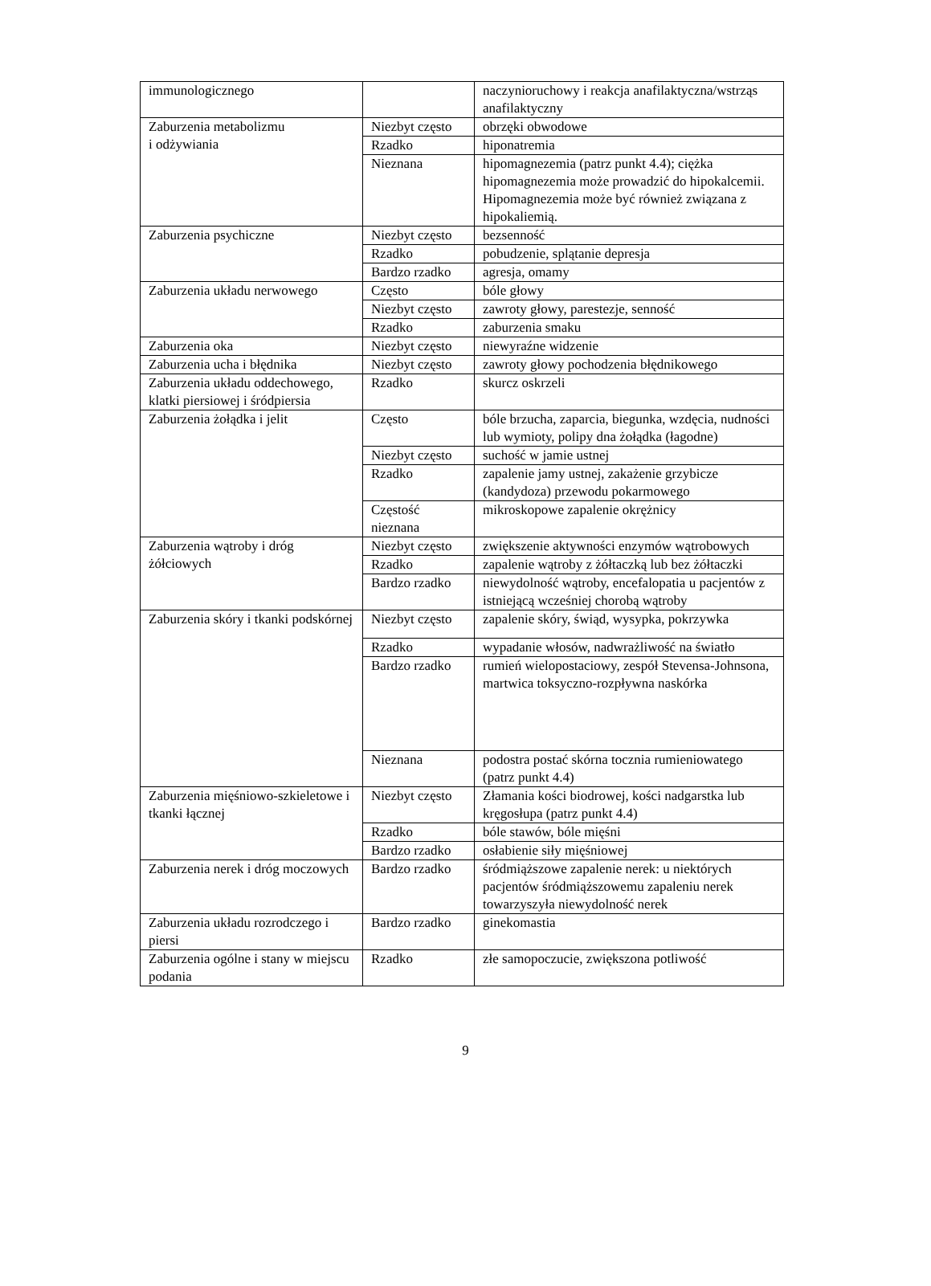| immunologicznego | | naczynioruchowy i reakcja anafilaktyczna/wstrząs anafilaktyczny |
| Zaburzenia metabolizmu i odżywiania | Niezbyt często | obrzęki obwodowe |
| | Rzadko | hiponatremia |
| | Nieznana | hipomagnezemia (patrz punkt 4.4); ciężka hipomagnezemia może prowadzić do hipokalcemii. Hipomagnezemia może być również związana z hipokaliemią. |
| Zaburzenia psychiczne | Niezbyt często | bezsenność |
| | Rzadko | pobudzenie, splątanie depresja |
| | Bardzo rzadko | agresja, omamy |
| Zaburzenia układu nerwowego | Często | bóle głowy |
| | Niezbyt często | zawroty głowy, parestezje, senność |
| | Rzadko | zaburzenia smaku |
| Zaburzenia oka | Niezbyt często | niewyraźne widzenie |
| Zaburzenia ucha i błędnika | Niezbyt często | zawroty głowy pochodzenia błędnikowego |
| Zaburzenia układu oddechowego, klatki piersiowej i śródpiersia | Rzadko | skurcz oskrzeli |
| Zaburzenia żołądka i jelit | Często | bóle brzucha, zaparcia, biegunka, wzdęcia, nudności lub wymioty, polipy dna żołądka (łagodne) |
| | Niezbyt często | suchość w jamie ustnej |
| | Rzadko | zapalenie jamy ustnej, zakażenie grzybicze (kandydoza) przewodu pokarmowego |
| | Częstość nieznana | mikroskopowe zapalenie okrężnicy |
| Zaburzenia wątroby i dróg żółciowych | Niezbyt często | zwiększenie aktywności enzymów wątrobowych |
| | Rzadko | zapalenie wątroby z żółtaczką lub bez żółtaczki |
| | Bardzo rzadko | niewydolność wątroby, encefalopatia u pacjentów z istniejącą wcześniej chorobą wątroby |
| Zaburzenia skóry i tkanki podskórnej | Niezbyt często | zapalenie skóry, świąd, wysypka, pokrzywka |
| | Rzadko | wypadanie włosów, nadwrażliwość na światło |
| | Bardzo rzadko | rumień wielopostaciowy, zespół Stevensa-Johnsona, martwica toksyczno-rozpływna naskórka |
| | Nieznana | podostra postać skórna tocznia rumieniowatego (patrz punkt 4.4) |
| Zaburzenia mięśniowo-szkieletowe i tkanki łącznej | Niezbyt często | Złamania kości biodrowej, kości nadgarstka lub kręgosłupa (patrz punkt 4.4) |
| | Rzadko | bóle stawów, bóle mięśni |
| | Bardzo rzadko | osłabienie siły mięśniowej |
| Zaburzenia nerek i dróg moczowych | Bardzo rzadko | śródmiąższowe zapalenie nerek: u niektórych pacjentów śródmiąższowemu zapaleniu nerek towarzyszyła niewydolność nerek |
| Zaburzenia układu rozrodczego i piersi | Bardzo rzadko | ginekomastia |
| Zaburzenia ogólne i stany w miejscu podania | Rzadko | złe samopoczucie, zwiększona potliwość |
9